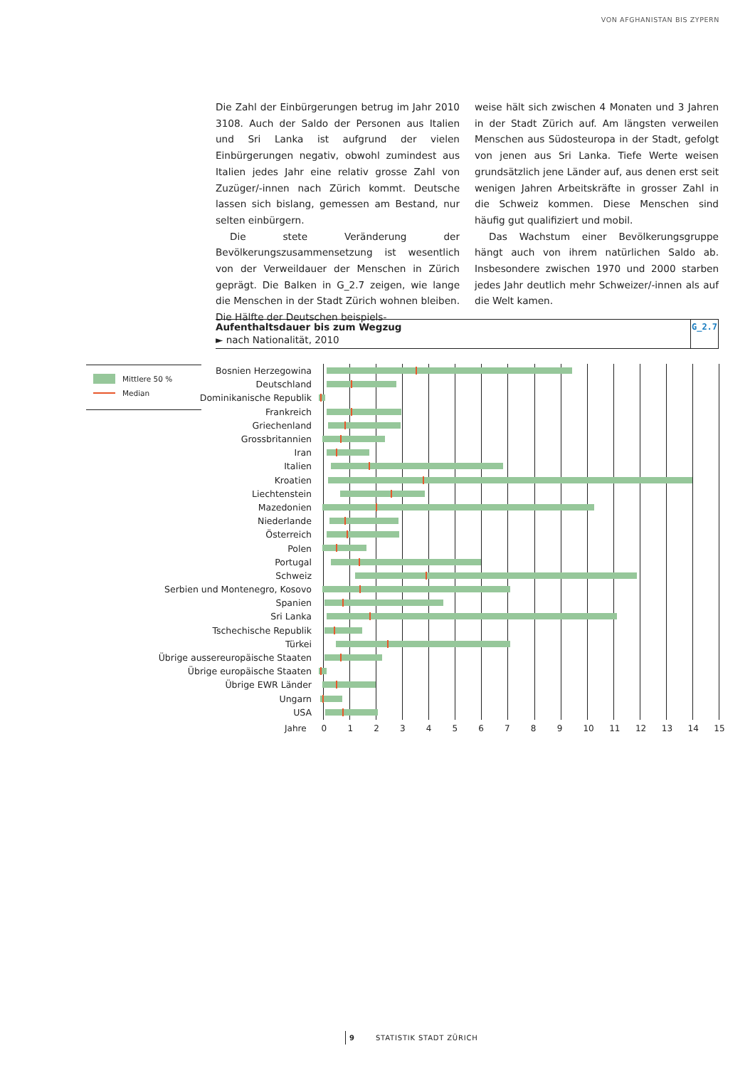VON AFGHANISTAN BIS ZYPERN
Die Zahl der Einbürgerungen betrug im Jahr 2010 3108. Auch der Saldo der Personen aus Italien und Sri Lanka ist aufgrund der vielen Einbürgerungen negativ, obwohl zumindest aus Italien jedes Jahr eine relativ grosse Zahl von Zuzüger/-innen nach Zürich kommt. Deutsche lassen sich bislang, gemessen am Bestand, nur selten einbürgern.
Die stete Veränderung der Bevölkerungszusammensetzung ist wesentlich von der Verweildauer der Menschen in Zürich geprägt. Die Balken in G_2.7 zeigen, wie lange die Menschen in der Stadt Zürich wohnen bleiben. Die Hälfte der Deutschen beispiels-
weise hält sich zwischen 4 Monaten und 3 Jahren in der Stadt Zürich auf. Am längsten verweilen Menschen aus Südosteuropa in der Stadt, gefolgt von jenen aus Sri Lanka. Tiefe Werte weisen grundsätzlich jene Länder auf, aus denen erst seit wenigen Jahren Arbeitskräfte in grosser Zahl in die Schweiz kommen. Diese Menschen sind häufig gut qualifiziert und mobil.
Das Wachstum einer Bevölkerungsgruppe hängt auch von ihrem natürlichen Saldo ab. Insbesondere zwischen 1970 und 2000 starben jedes Jahr deutlich mehr Schweizer/-innen als auf die Welt kamen.
Aufenthaltsdauer bis zum Wegzug
► nach Nationalität, 2010
G_2.7
Mittlere 50 %
Median
Bosnien Herzegowina
Deutschland
Dominikanische Republik
Frankreich
Griechenland
Grossbritannien
Iran
Italien
Kroatien
Liechtenstein
Mazedonien
Niederlande
Österreich
Polen
Portugal
Schweiz
Serbien und Montenegro, Kosovo
Spanien
Sri Lanka
Tschechische Republik
Türkei
Übrige aussereuropäische Staaten
Übrige europäische Staaten
Übrige EWR Länder
Ungarn
USA
Jahre 0123456789 10 11 12 13 14 15
9 STATISTIK STADT ZÜRICH